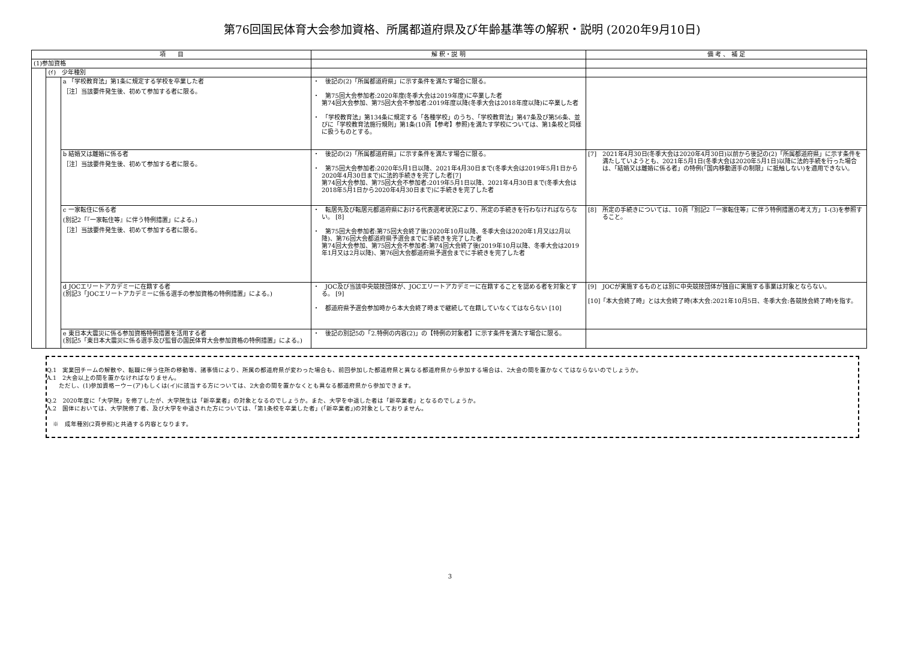第76回国民体育大会参加資格、所属都道府県及び年齢基準等の解釈・説明 (2020年9月10日)
| 項 目 | | | 解 釈・説 明 | 備 考 、 補 足 |
| --- | --- | --- | --- | --- |
| (1)参加資格 | | | | |
| | (ｲ) 少年種別 | | | |
| | | a 「学校教育法」第1条に規定する学校を卒業した者 ［注］当該要件発生後、初めて参加する者に限る。 | ・ 後記の(2)「所属都道府県」に示す条件を満たす場合に限る。 ・ 第75回大会参加者:2020年度(冬季大会は2019年度)に卒業した者 第74回大会参加、第75回大会不参加者:2019年度以降(冬季大会は2018年度以降)に卒業した者 ・ 「学校教育法」第134条に規定する「各種学校」のうち、「学校教育法」第47条及び第56条、並びに「学校教育法施行規則」第1条(10頁【参考】参照)を満たす学校については、第1条校と同様に扱うものとする。 | |
| | | b 結婚又は離婚に係る者 ［注］当該要件発生後、初めて参加する者に限る。 | ・ 後記の(2)「所属都道府県」に示す条件を満たす場合に限る。 ・ 第75回大会参加者:2020年5月1日以降、2021年4月30日まで(冬季大会は2019年5月1日から2020年4月30日まで)に法的手続きを完了した者[7] 第74回大会参加、第75回大会不参加者:2019年5月1日以降、2021年4月30日まで(冬季大会は2018年5月1日から2020年4月30日まで)に手続きを完了した者 | [7] 2021年4月30日(冬季大会は2020年4月30日)以前から後記の(2)「所属都道府県」に示す条件を満たしていようとも、2021年5月1日(冬季大会は2020年5月1日)以降に法的手続を行った場合は、「結婚又は離婚に係る者」の特例(「国内移動選手の制限」に抵触しない)を適用できない。 |
| | | c 一家転住に係る者 (別記2「『一家転住等』に伴う特例措置」による。) ［注］当該要件発生後、初めて参加する者に限る。 | ・ 転居先及び転居元都道府県における代表選考状況により、所定の手続きを行わなければならない。 [8] ・ 第75回大会参加者:第75回大会終了後(2020年10月以降、冬季大会は2020年1月又は2月以降)、第76回大会都道府県予選会までに手続きを完了した者 第74回大会参加、第75回大会不参加者:第74回大会終了後(2019年10月以降、冬季大会は2019年1月又は2月以降)、第76回大会都道府県予選会までに手続きを完了した者 | [8] 所定の手続きについては、10頁「別記2『一家転住等』に伴う特例措置の考え方」1-(3)を参照すること。 |
| | | d JOCエリートアカデミーに在籍する者 (別記3「JOCエリートアカデミーに係る選手の参加資格の特例措置」による。) | ・ JOC及び当該中央競技団体が、JOCエリートアカデミーに在籍することを認める者を対象とする。 [9] ・ 都道府県予選会参加時から本大会終了時まで継続して在籍していなくてはならない [10] | [9] JOCが実施するものとは別に中央競技団体が独自に実施する事業は対象とならない。 [10]「本大会終了時」とは大会終了時(本大会:2021年10月5日、冬季大会:各競技会終了時)を指す。 |
| | | e 東日本大震災に係る参加資格特例措置を活用する者 (別記5「東日本大震災に係る選手及び監督の国民体育大会参加資格の特例措置」による。) | ・ 後記の別記5の「2.特例の内容(2)」の【特例の対象者】に示す条件を満たす場合に限る。 | |
Q.1　実業団チームの解散や、転職に伴う住所の移動等、諸事情により、所属の都道府県が変わった場合も、前回参加した都道府県と異なる都道府県から参加する場合は、2大会の間を置かなくてはならないのでしょうか。
A.1　2大会以上の間を置かなければなりません。
　　ただし、(1)参加資格ーウー(ア)もしくは(イ)に該当する方については、2大会の間を置かなくとも異なる都道府県から参加できます。
Q.2　2020年度に「大学院」を修了したが、大学院生は「新卒業者」の対象となるのでしょうか。また、大学を中退した者は「新卒業者」となるのでしょうか。
A.2　国体においては、大学院修了者、及び大学を中退された方については、「第1条校を卒業した者」(「新卒業者」)の対象としておりません。
　※　成年種別(2頁参照)と共通する内容となります。
3